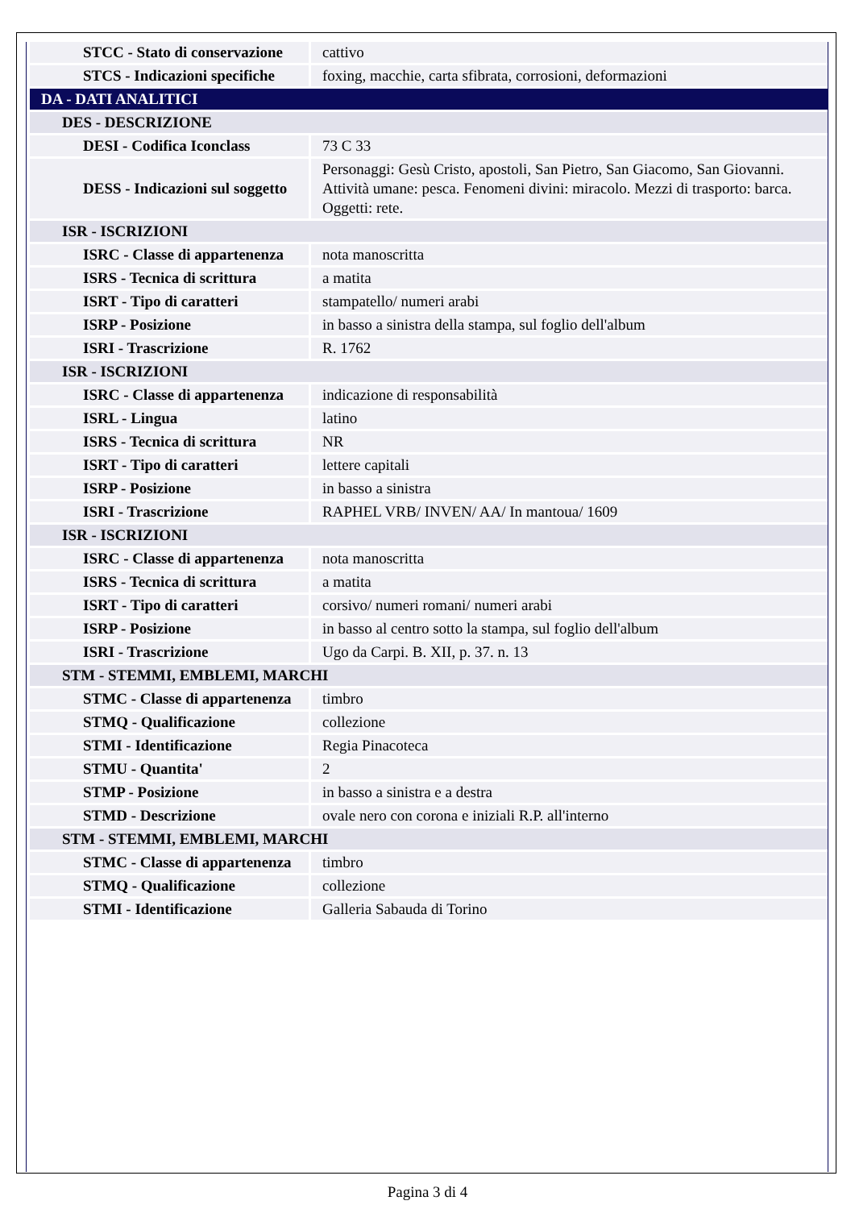| STCC - Stato di conservazione | cattivo |
| STCS - Indicazioni specifiche | foxing, macchie, carta sfibrata, corrosioni, deformazioni |
| DA - DATI ANALITICI | |
| DES - DESCRIZIONE | |
| DESI - Codifica Iconclass | 73 C 33 |
| DESS - Indicazioni sul soggetto | Personaggi: Gesù Cristo, apostoli, San Pietro, San Giacomo, San Giovanni. Attività umane: pesca. Fenomeni divini: miracolo. Mezzi di trasporto: barca. Oggetti: rete. |
| ISR - ISCRIZIONI | |
| ISRC - Classe di appartenenza | nota manoscritta |
| ISRS - Tecnica di scrittura | a matita |
| ISRT - Tipo di caratteri | stampatello/ numeri arabi |
| ISRP - Posizione | in basso a sinistra della stampa, sul foglio dell'album |
| ISRI - Trascrizione | R. 1762 |
| ISR - ISCRIZIONI | |
| ISRC - Classe di appartenenza | indicazione di responsabilità |
| ISRL - Lingua | latino |
| ISRS - Tecnica di scrittura | NR |
| ISRT - Tipo di caratteri | lettere capitali |
| ISRP - Posizione | in basso a sinistra |
| ISRI - Trascrizione | RAPHEL VRB/ INVEN/ AA/ In mantoua/ 1609 |
| ISR - ISCRIZIONI | |
| ISRC - Classe di appartenenza | nota manoscritta |
| ISRS - Tecnica di scrittura | a matita |
| ISRT - Tipo di caratteri | corsivo/ numeri romani/ numeri arabi |
| ISRP - Posizione | in basso al centro sotto la stampa, sul foglio dell'album |
| ISRI - Trascrizione | Ugo da Carpi. B. XII, p. 37. n. 13 |
| STM - STEMMI, EMBLEMI, MARCHI | |
| STMC - Classe di appartenenza | timbro |
| STMQ - Qualificazione | collezione |
| STMI - Identificazione | Regia Pinacoteca |
| STMU - Quantita' | 2 |
| STMP - Posizione | in basso a sinistra e a destra |
| STMD - Descrizione | ovale nero con corona e iniziali R.P. all'interno |
| STM - STEMMI, EMBLEMI, MARCHI | |
| STMC - Classe di appartenenza | timbro |
| STMQ - Qualificazione | collezione |
| STMI - Identificazione | Galleria Sabauda di Torino |
Pagina 3 di 4